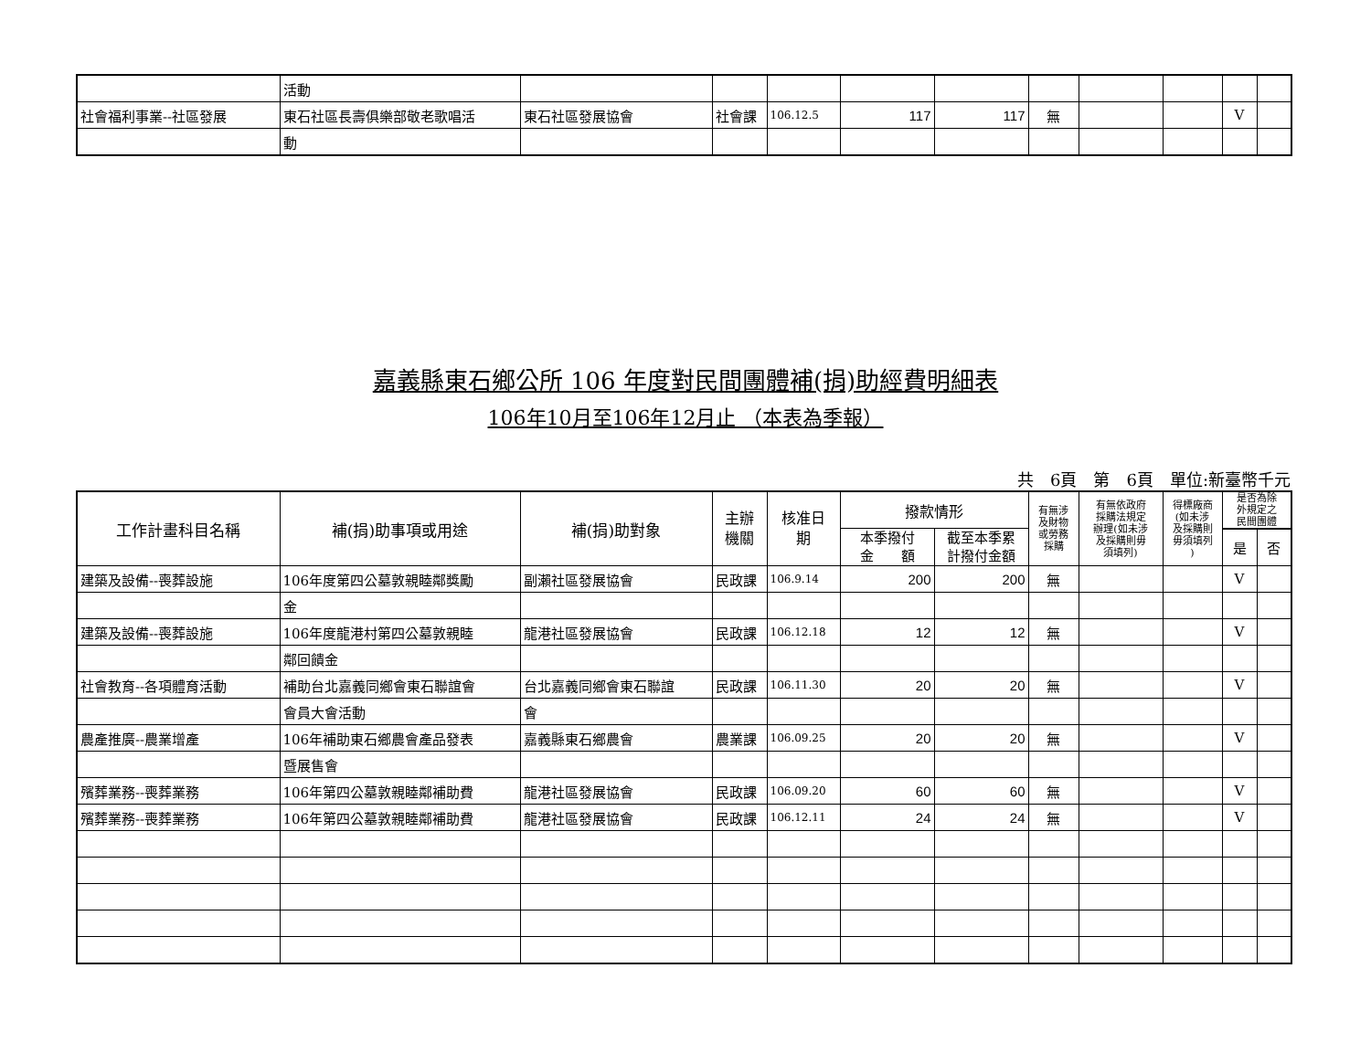| | 活動 | | | | | | | | | | |
| 社會福利事業--社區發展 | 東石社區長壽俱樂部敬老歌唱活 | 東石社區發展協會 | 社會課 | 106.12.5 | 117 | 117 | 無 | | | V | |
| | 動 | | | | | | | | | | |
嘉義縣東石鄉公所 106 年度對民間團體補(捐)助經費明細表
106年10月至106年12月止 （本表為季報）
共　6頁　第　6頁　單位:新臺幣千元
| 工作計畫科目名稱 | 補(捐)助事項或用途 | 補(捐)助對象 | 主辦 機關 | 核准日 期 | 撥款情形 | | 有無涉 及財物 或勞務 採購 | 有無依政府 採購法規定 辦理(如未涉 及採購則毋 須填列) | 得標廠商 (如未涉 及採購則 毋須填列 ) | 是否為除 外規定之 民間團體 | |
| --- | --- | --- | --- | --- | --- | --- | --- | --- | --- | --- | --- |
| | | | | | 本季撥付 金 額 | 截至本季累 計撥付金額 | | | | | |
| | | | | | | | | | | 是 | 否 |
| 建築及設備--喪葬設施 | 106年度第四公墓敦親睦鄰獎勵 | 副瀨社區發展協會 | 民政課 | 106.9.14 | 200 | 200 | 無 | | | V | |
| | 金 | | | | | | | | | | |
| 建築及設備--喪葬設施 | 106年度龍港村第四公墓敦親睦 | 龍港社區發展協會 | 民政課 | 106.12.18 | 12 | 12 | 無 | | | V | |
| | 鄰回饋金 | | | | | | | | | | |
| 社會教育--各項體育活動 | 補助台北嘉義同鄉會東石聯誼會 | 台北嘉義同鄉會東石聯誼 | 民政課 | 106.11.30 | 20 | 20 | 無 | | | V | |
| | 會員大會活動 | 會 | | | | | | | | | |
| 農產推廣--農業增產 | 106年補助東石鄉農會產品發表 | 嘉義縣東石鄉農會 | 農業課 | 106.09.25 | 20 | 20 | 無 | | | V | |
| | 暨展售會 | | | | | | | | | | |
| 殯葬業務--喪葬業務 | 106年第四公墓敦親睦鄰補助費 | 龍港社區發展協會 | 民政課 | 106.09.20 | 60 | 60 | 無 | | | V | |
| 殯葬業務--喪葬業務 | 106年第四公墓敦親睦鄰補助費 | 龍港社區發展協會 | 民政課 | 106.12.11 | 24 | 24 | 無 | | | V | |